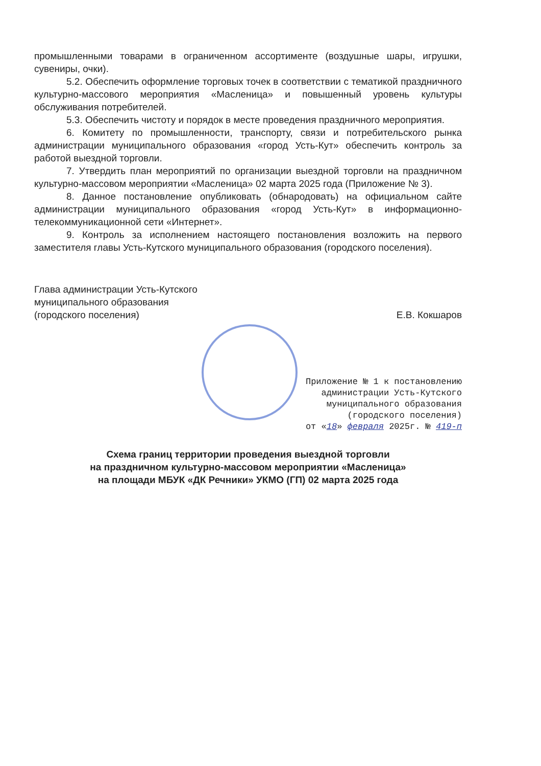промышленными товарами в ограниченном ассортименте (воздушные шары, игрушки, сувениры, очки).
5.2. Обеспечить оформление торговых точек в соответствии с тематикой праздничного культурно-массового мероприятия «Масленица» и повышенный уровень культуры обслуживания потребителей.
5.3. Обеспечить чистоту и порядок в месте проведения праздничного мероприятия.
6. Комитету по промышленности, транспорту, связи и потребительского рынка администрации муниципального образования «город Усть-Кут» обеспечить контроль за работой выездной торговли.
7. Утвердить план мероприятий по организации выездной торговли на праздничном культурно-массовом мероприятии «Масленица» 02 марта 2025 года (Приложение № 3).
8. Данное постановление опубликовать (обнародовать) на официальном сайте администрации муниципального образования «город Усть-Кут» в информационно-телекоммуникационной сети «Интернет».
9. Контроль за исполнением настоящего постановления возложить на первого заместителя главы Усть-Кутского муниципального образования (городского поселения).
Глава администрации Усть-Кутского
муниципального образования
(городского поселения)
Е.В. Кокшаров
Приложение № 1 к постановлению
администрации Усть-Кутского
муниципального образования
(городского поселения)
от «18» февраля 2025г. № 419-п
Схема границ территории проведения выездной торговли
на праздничном культурно-массовом мероприятии «Масленица»
на площади МБУК «ДК Речники» УКМО (ГП) 02 марта 2025 года